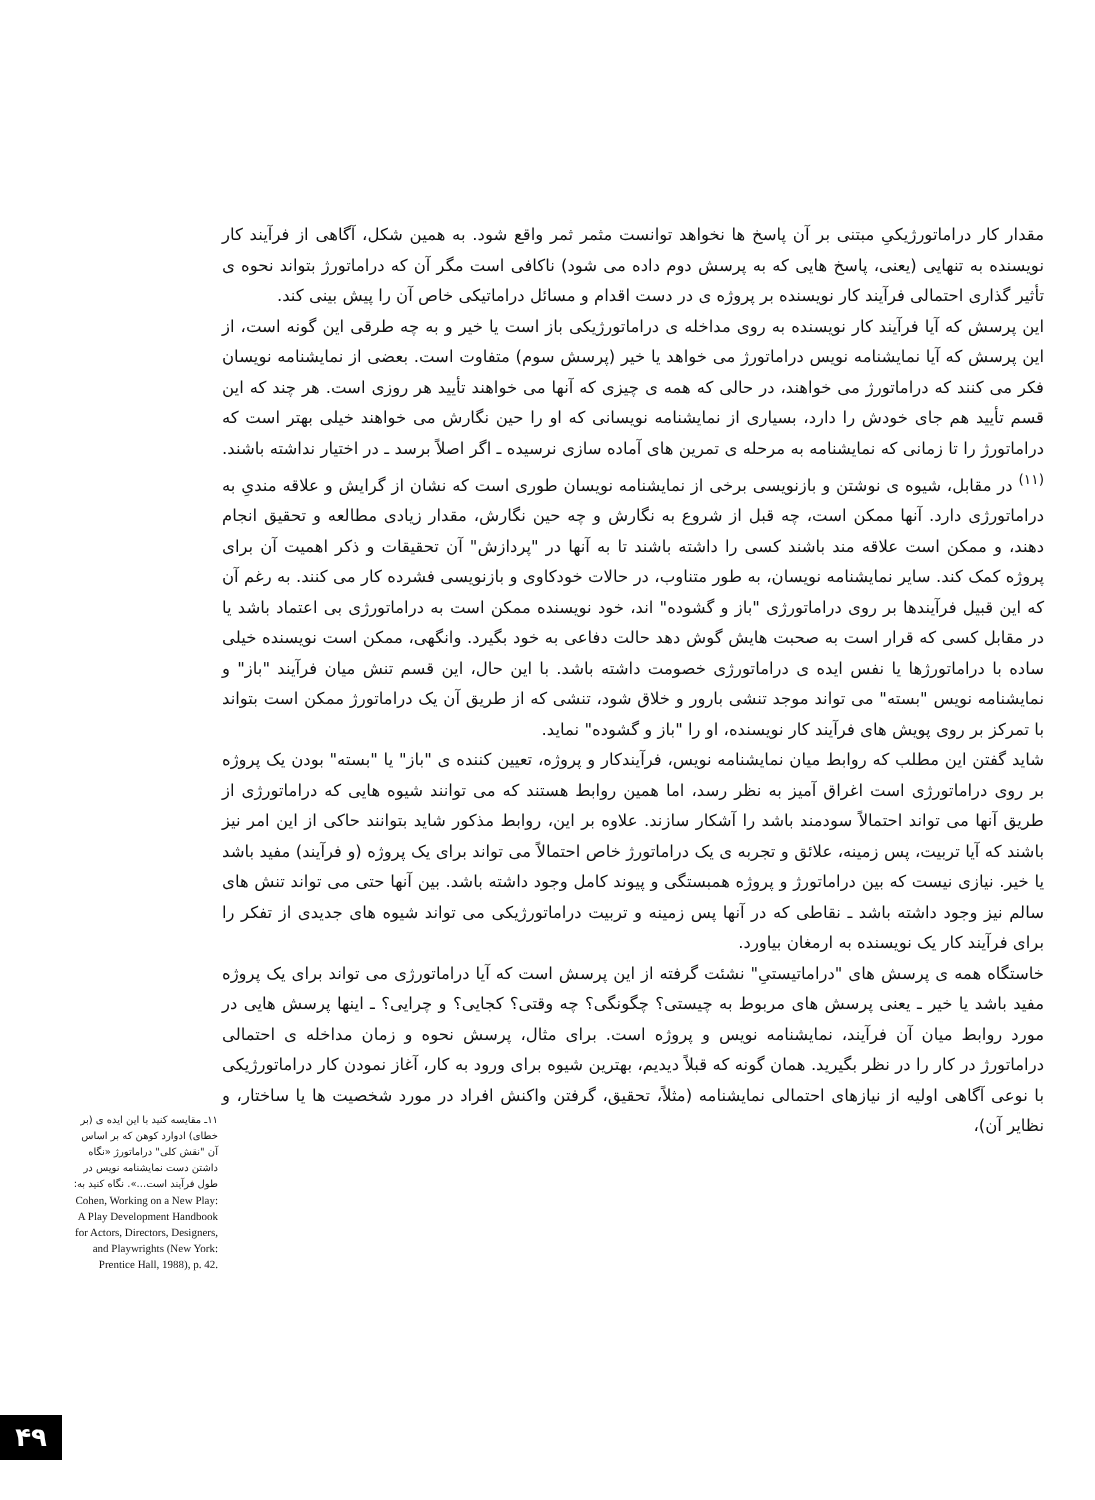مقدار کار دراماتورژیکیِ مبتنی بر آن پاسخ ها نخواهد توانست مثمر ثمر واقع شود. به همین شکل، آگاهی از فرآیند کار نویسنده به تنهایی (یعنی، پاسخ هایی که به پرسش دوم داده می شود) ناکافی است مگر آن که دراماتورژ بتواند نحوه ی تأثیر گذاری احتمالی فرآیند کار نویسنده بر پروژه ی در دست اقدام و مسائل دراماتیکی خاص آن را پیش بینی کند.
این پرسش که آیا فرآیند کار نویسنده به روی مداخله ی دراماتورژیکی باز است یا خیر و به چه طرقی این گونه است، از این پرسش که آیا نمایشنامه نویس دراماتورژ می خواهد یا خیر (پرسش سوم) متفاوت است. بعضی از نمایشنامه نویسان فکر می کنند که دراماتورژ می خواهند، در حالی که همه ی چیزی که آنها می خواهند تأیید هر روزی است. هر چند که این قسم تأیید هم جای خودش را دارد، بسیاری از نمایشنامه نویسانی که او را حین نگارش می خواهند خیلی بهتر است که دراماتورژ را تا زمانی که نمایشنامه به مرحله ی تمرین های آماده سازی نرسیده ـ اگر اصلاً برسد ـ در اختیار نداشته باشند.<sup>(۱۱)</sup> در مقابل، شیوه ی نوشتن و بازنویسی برخی از نمایشنامه نویسان طوری است که نشان از گرایش و علاقه مندیِ به دراماتورژی دارد. آنها ممکن است، چه قبل از شروع به نگارش و چه حین نگارش، مقدار زیادی مطالعه و تحقیق انجام دهند، و ممکن است علاقه مند باشند کسی را داشته باشند تا به آنها در "پردازش" آن تحقیقات و ذکر اهمیت آن برای پروژه کمک کند. سایر نمایشنامه نویسان، به طور متناوب، در حالات خودکاوی و بازنویسی فشرده کار می کنند. به رغم آن که این قبیل فرآیندها بر روی دراماتورژی "باز و گشوده" اند، خود نویسنده ممکن است به دراماتورژی بی اعتماد باشد یا در مقابل کسی که قرار است به صحبت هایش گوش دهد حالت دفاعی به خود بگیرد. وانگهی، ممکن است نویسنده خیلی ساده با دراماتورژها یا نفس ایده ی دراماتورژی خصومت داشته باشد. با این حال، این قسم تنش میان فرآیند "باز" و نمایشنامه نویس "بسته" می تواند موجد تنشی بارور و خلاق شود، تنشی که از طریق آن یک دراماتورژ ممکن است بتواند با تمرکز بر روی پویش های فرآیند کار نویسنده، او را "باز و گشوده" نماید.
شاید گفتن این مطلب که روابط میان نمایشنامه نویس، فرآیندکار و پروژه، تعیین کننده ی "باز" یا "بسته" بودن یک پروژه بر روی دراماتورژی است اغراق آمیز به نظر رسد، اما همین روابط هستند که می توانند شیوه هایی که دراماتورژی از طریق آنها می تواند احتمالاً سودمند باشد را آشکار سازند. علاوه بر این، روابط مذکور شاید بتوانند حاکی از این امر نیز باشند که آیا تربیت، پس زمینه، علائق و تجربه ی یک دراماتورژ خاص احتمالاً می تواند برای یک پروژه (و فرآیند) مفید باشد یا خیر. نیازی نیست که بین دراماتورژ و پروژه همبستگی و پیوند کامل وجود داشته باشد. بین آنها حتی می تواند تنش های سالم نیز وجود داشته باشد ـ نقاطی که در آنها پس زمینه و تربیت دراماتورژیکی می تواند شیوه های جدیدی از تفکر را برای فرآیند کار یک نویسنده به ارمغان بیاورد.
خاستگاه همه ی پرسش های "دراماتیستیِ" نشئت گرفته از این پرسش است که آیا دراماتورژی می تواند برای یک پروژه مفید باشد یا خیر ـ یعنی پرسش های مربوط به چیستی؟ چگونگی؟ چه وقتی؟ کجایی؟ و چرایی؟ ـ اینها پرسش هایی در مورد روابط میان آن فرآیند، نمایشنامه نویس و پروژه است. برای مثال، پرسش نحوه و زمان مداخله ی احتمالی دراماتورژ در کار را در نظر بگیرید. همان گونه که قبلاً دیدیم، بهترین شیوه برای ورود به کار، آغاز نمودن کار دراماتورژیکی با نوعی آگاهی اولیه از نیازهای احتمالی نمایشنامه (مثلاً، تحقیق، گرفتن واکنش افراد در مورد شخصیت ها یا ساختار، و نظایر آن)،
۱۱ـ مقایسه کنید با این ایده ی (بر خطای) ادوارد کوهن که بر اساس آن "نقش کلی" دراماتورژ «نگاه داشتن دست نمایشنامه نویس در طول فرآیند است...». نگاه کنید به:
Cohen, Working on a New Play: A Play Development Handbook for Actors, Directors, Designers, and Playwrights (New York: Prentice Hall, 1988), p. 42.
۴۹